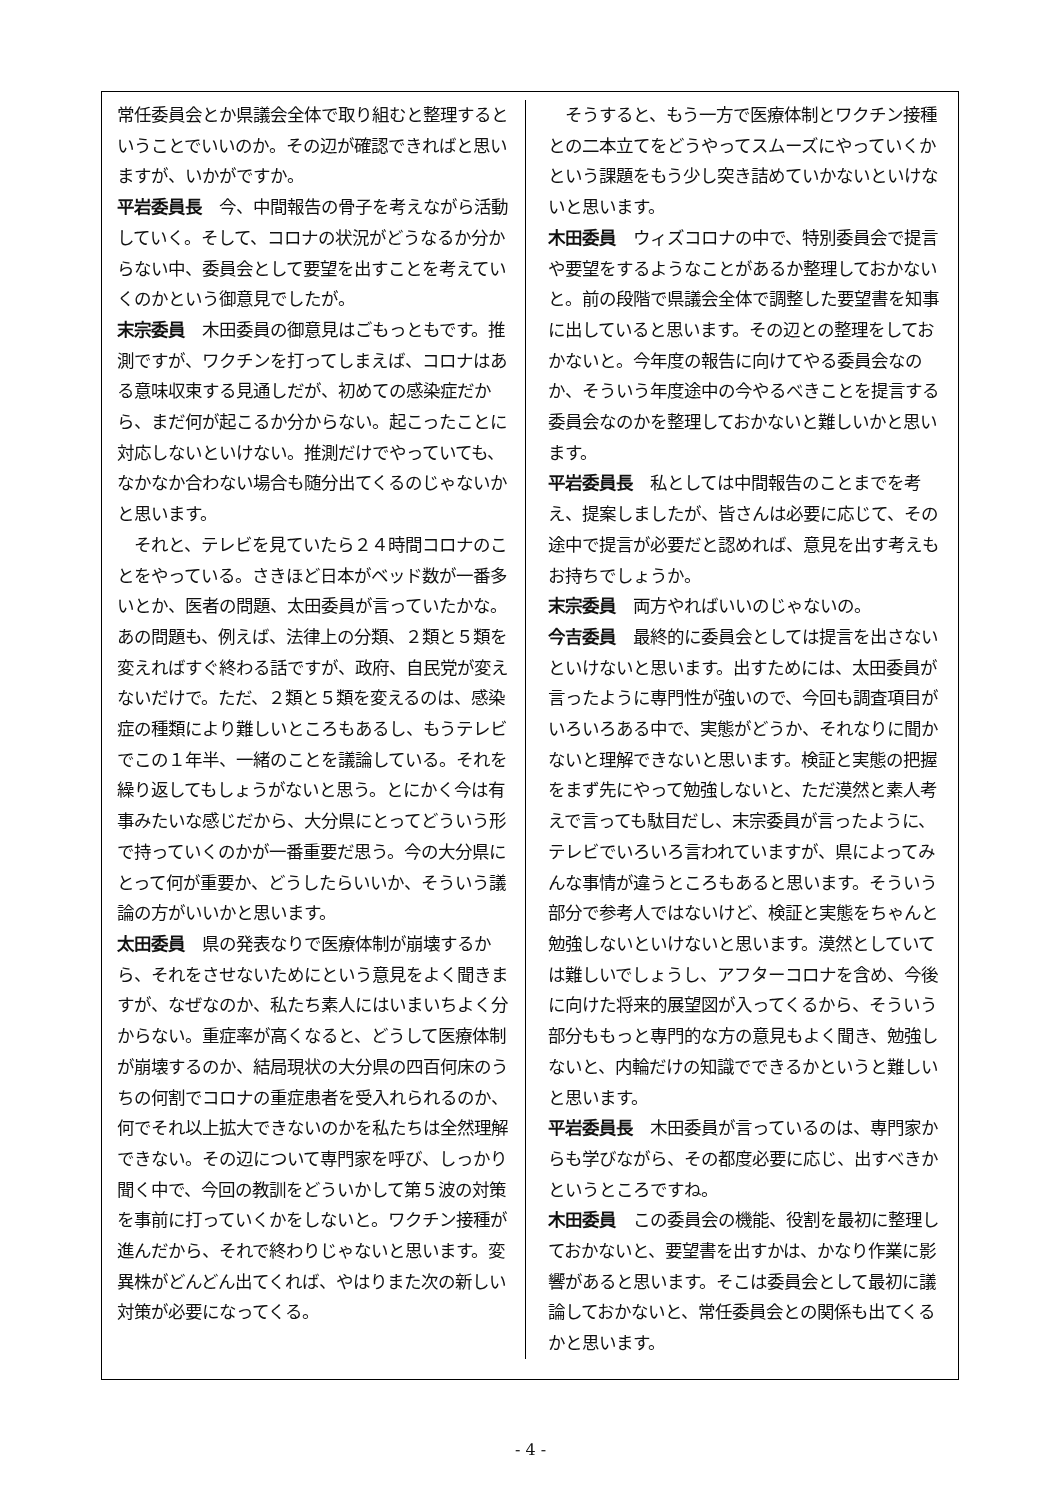常任委員会とか県議会全体で取り組むと整理するということでいいのか。その辺が確認できればと思いますが、いかがですか。
平岩委員長　今、中間報告の骨子を考えながら活動していく。そして、コロナの状況がどうなるか分からない中、委員会として要望を出すことを考えていくのかという御意見でしたが。
末宗委員　木田委員の御意見はごもっともです。推測ですが、ワクチンを打ってしまえば、コロナはある意味収束する見通しだが、初めての感染症だから、まだ何が起こるか分からない。起こったことに対応しないといけない。推測だけでやっていても、なかなか合わない場合も随分出てくるのじゃないかと思います。
　それと、テレビを見ていたら２４時間コロナのことをやっている。さきほど日本がベッド数が一番多いとか、医者の問題、太田委員が言っていたかな。あの問題も、例えば、法律上の分類、２類と５類を変えればすぐ終わる話ですが、政府、自民党が変えないだけで。ただ、２類と５類を変えるのは、感染症の種類により難しいところもあるし、もうテレビでこの１年半、一緒のことを議論している。それを繰り返してもしょうがないと思う。とにかく今は有事みたいな感じだから、大分県にとってどういう形で持っていくのかが一番重要だ思う。今の大分県にとって何が重要か、どうしたらいいか、そういう議論の方がいいかと思います。
太田委員　県の発表なりで医療体制が崩壊するから、それをさせないためにという意見をよく聞きますが、なぜなのか、私たち素人にはいまいちよく分からない。重症率が高くなると、どうして医療体制が崩壊するのか、結局現状の大分県の四百何床のうちの何割でコロナの重症患者を受入れられるのか、何でそれ以上拡大できないのかを私たちは全然理解できない。その辺について専門家を呼び、しっかり聞く中で、今回の教訓をどういかして第５波の対策を事前に打っていくかをしないと。ワクチン接種が進んだから、それで終わりじゃないと思います。変異株がどんどん出てくれば、やはりまた次の新しい対策が必要になってくる。
　そうすると、もう一方で医療体制とワクチン接種との二本立てをどうやってスムーズにやっていくかという課題をもう少し突き詰めていかないといけないと思います。
木田委員　ウィズコロナの中で、特別委員会で提言や要望をするようなことがあるか整理しておかないと。前の段階で県議会全体で調整した要望書を知事に出していると思います。その辺との整理をしておかないと。今年度の報告に向けてやる委員会なのか、そういう年度途中の今やるべきことを提言する委員会なのかを整理しておかないと難しいかと思います。
平岩委員長　私としては中間報告のことまでを考え、提案しましたが、皆さんは必要に応じて、その途中で提言が必要だと認めれば、意見を出す考えもお持ちでしょうか。
末宗委員　両方やればいいのじゃないの。
今吉委員　最終的に委員会としては提言を出さないといけないと思います。出すためには、太田委員が言ったように専門性が強いので、今回も調査項目がいろいろある中で、実態がどうか、それなりに聞かないと理解できないと思います。検証と実態の把握をまず先にやって勉強しないと、ただ漠然と素人考えで言っても駄目だし、末宗委員が言ったように、テレビでいろいろ言われていますが、県によってみんな事情が違うところもあると思います。そういう部分で参考人ではないけど、検証と実態をちゃんと勉強しないといけないと思います。漠然としていては難しいでしょうし、アフターコロナを含め、今後に向けた将来的展望図が入ってくるから、そういう部分ももっと専門的な方の意見もよく聞き、勉強しないと、内輪だけの知識でできるかというと難しいと思います。
平岩委員長　木田委員が言っているのは、専門家からも学びながら、その都度必要に応じ、出すべきかというところですね。
木田委員　この委員会の機能、役割を最初に整理しておかないと、要望書を出すかは、かなり作業に影響があると思います。そこは委員会として最初に議論しておかないと、常任委員会との関係も出てくるかと思います。
- 4 -